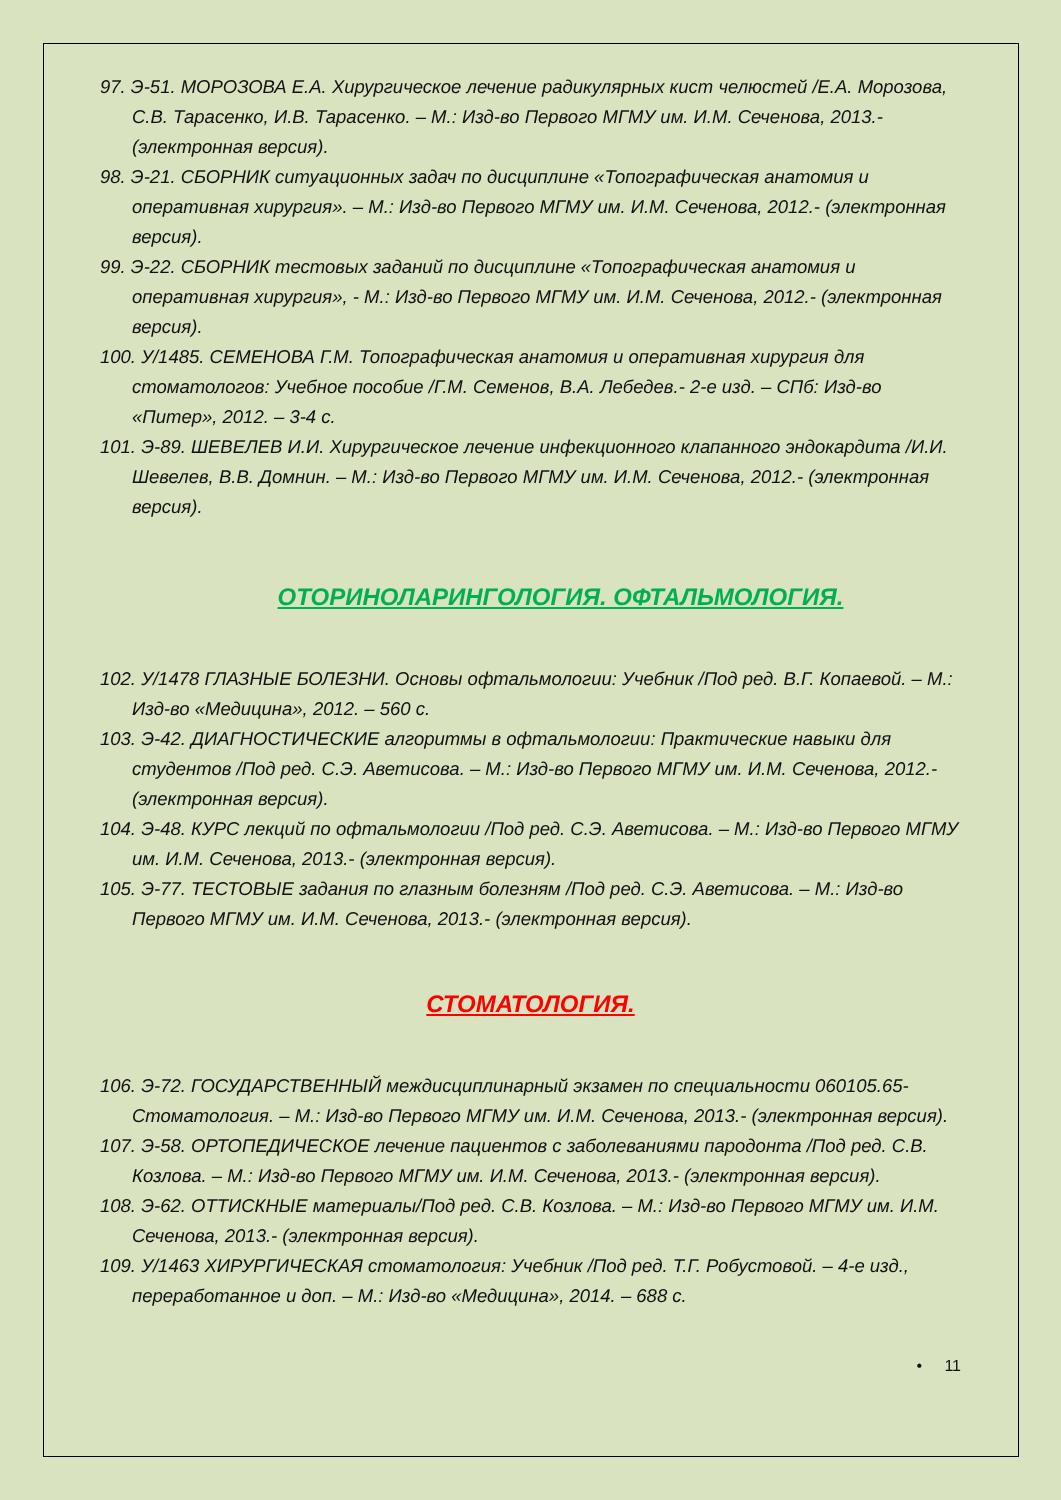97. Э-51. МОРОЗОВА Е.А. Хирургическое лечение радикулярных кист челюстей /Е.А. Морозова, С.В. Тарасенко, И.В. Тарасенко. – М.: Изд-во Первого МГМУ им. И.М. Сеченова, 2013.- (электронная версия).
98. Э-21. СБОРНИК ситуационных задач по дисциплине «Топографическая анатомия и оперативная хирургия». – М.: Изд-во Первого МГМУ им. И.М. Сеченова, 2012.- (электронная версия).
99. Э-22. СБОРНИК тестовых заданий по дисциплине «Топографическая анатомия и оперативная хирургия», - М.: Изд-во Первого МГМУ им. И.М. Сеченова, 2012.- (электронная версия).
100. У/1485. СЕМЕНОВА Г.М. Топографическая анатомия и оперативная хирургия для стоматологов: Учебное пособие /Г.М. Семенов, В.А. Лебедев.- 2-е изд. – СПб: Изд-во «Питер», 2012. – 3-4 с.
101. Э-89. ШЕВЕЛЕВ И.И. Хирургическое лечение инфекционного клапанного эндокардита /И.И. Шевелев, В.В. Домнин. – М.: Изд-во Первого МГМУ им. И.М. Сеченова, 2012.- (электронная версия).
ОТОРИНОЛАРИНГОЛОГИЯ. ОФТАЛЬМОЛОГИЯ.
102. У/1478 ГЛАЗНЫЕ БОЛЕЗНИ. Основы офтальмологии: Учебник /Под ред. В.Г. Копаевой. – М.: Изд-во «Медицина», 2012. – 560 с.
103. Э-42. ДИАГНОСТИЧЕСКИЕ алгоритмы в офтальмологии: Практические навыки для студентов /Под ред. С.Э. Аветисова. – М.: Изд-во Первого МГМУ им. И.М. Сеченова, 2012.- (электронная версия).
104. Э-48. КУРС лекций по офтальмологии /Под ред. С.Э. Аветисова. – М.: Изд-во Первого МГМУ им. И.М. Сеченова, 2013.- (электронная версия).
105. Э-77. ТЕСТОВЫЕ задания по глазным болезням /Под ред. С.Э. Аветисова. – М.: Изд-во Первого МГМУ им. И.М. Сеченова, 2013.- (электронная версия).
СТОМАТОЛОГИЯ.
106. Э-72. ГОСУДАРСТВЕННЫЙ междисциплинарный экзамен по специальности 060105.65-Стоматология. – М.: Изд-во Первого МГМУ им. И.М. Сеченова, 2013.- (электронная версия).
107. Э-58. ОРТОПЕДИЧЕСКОЕ лечение пациентов с заболеваниями пародонта /Под ред. С.В. Козлова. – М.: Изд-во Первого МГМУ им. И.М. Сеченова, 2013.- (электронная версия).
108. Э-62. ОТТИСКНЫЕ материалы/Под ред. С.В. Козлова. – М.: Изд-во Первого МГМУ им. И.М. Сеченова, 2013.- (электронная версия).
109. У/1463 ХИРУРГИЧЕСКАЯ стоматология: Учебник /Под ред. Т.Г. Робустовой. – 4-е изд., переработанное и доп. – М.: Изд-во «Медицина», 2014. – 688 с.
• 11